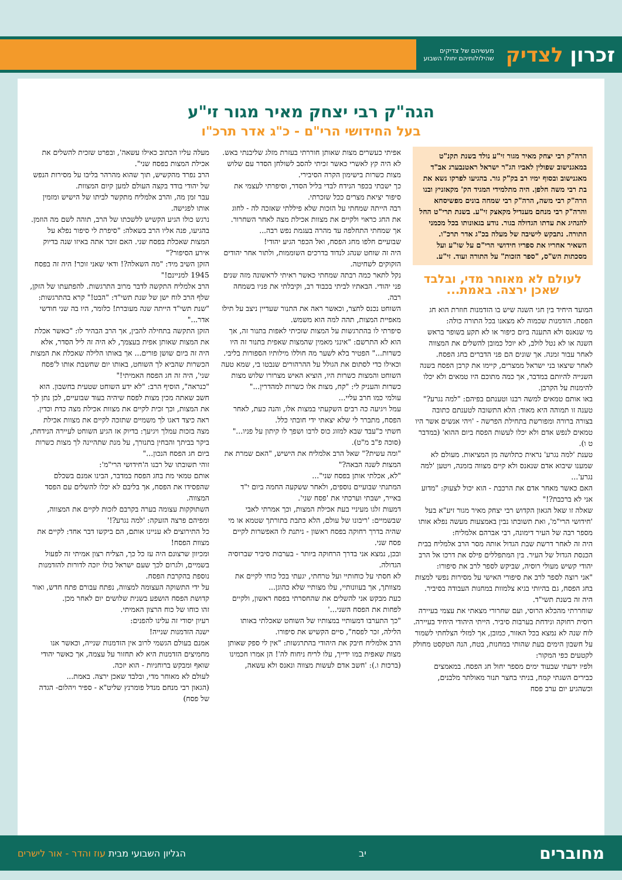זכרון לצדיק מעשיהם של צדיקים
שהילולותיהם יחולו השבוע
הגה"ק רבי יצחק מאיר מגור זי"ע
בעל החידושי הרי"ם - כ"ג אדר תרכ"ו
הרה"ק רבי יצחק מאיר מגור זי"ע נולד בשנת תקנ"ט במאגנישוב שפולין לאביו הג"ר ישראל ראטנבערג אב"ד מאגנישוב ובסוף ימיו רב בק"ק גור. בהגיעו לפרקו נשא את בת רבי משה חלפן. היה מתלמידי המגיד הק' מקאזניץ ובנו הרה"ק רבי משה, הרה"ק רבי שמחה בונים מפשיסחא והרה"ק רבי מנחם מענדיל מקאצק זי"ע. בשנת תרי"ט החל להנהיג את עדתו הגדולה בגור. נודע בגאונותו בכל מכמני התורה. נתבקש לישיבה של מעלה בכ"ג אדר תרכ"ו. השאיר אחריו את ספריו חידושי הרי"ם על שו"ע ועל מסכתות הש"ס, "ספר הזכות" על התורה ועוד. זי"ע.
לעולם לא מאוחר מדי, ובלבד שאכן ירצה. באמת...
המועד היחיד בין חגי השנה שיש בו הזדמנות חוזרת הוא חג הפסח. הזדמנות שכמוה לא מצאנו בכל התורה כולה:
מי שנאנס ולא התענה ביום כיפור או לא תקע בשופר בראש השנה או לא נטל לולב, לא יוכל כמובן להשלים את המצווה לאחר עבור זמנה. אך שונים הם פני הדברים בחג הפסח.
לאחר שיצאו בני ישראל ממצרים, קיימו את קרבן הפסח בשנה השנייה להיותם במדבר, אך כמה מתוכם היו טמאים ולא יכלו להימנות על הקרבן.
באו אותם טמאים למשה רבנו וטענתם בפיהם: "למה נגרע?"
טענה זו תמוהה היא מאוד: הלא התשובה לטענתם כתובה בצורה ברורה ומפורשת בתחילת הפרשה - 'ויהי אנשים אשר היו טמאים לנפש אדם ולא יכלו לעשות הפסח ביום ההוא' (במדבר ט ו).
טענת 'למה נגרע' נראית כתלושה מן המציאות. מעולם לא שמענו שיבוא אדם שנאנס ולא קיים מצווה בזמנה, ויטען 'למה נגרע'...
האם כאשר מאחר אדם את הרכבת - הוא יכול לצעוק: "מדוע אני לא ברכבת?!"
שאלה זו שאל הגאון הקדוש רבי יצחק מאיר מגור זיע"א בעל 'חידושי הרי"מ', ואת תשובתו נבין באמצעות מעשה נפלא אותו מספר רבה של העיר דימונה, רבי אברהם אלמליח:
היה זה לאחר דרשת שבת הגדול אותה מסר הרב אלמליח בבית הכנסת הגדול של העיר. בין המתפללים פילס את דרכו אל הרב יהודי קשיש מעולי רוסיה, שביקש לספר לרב את סיפורו:
"אני רוצה לספר לרב את סיפורי האישי על מסירות נפשי למצות בחג הפסח, גם בהיותי בגיא צלמוות במחנות העבודה בסיביר. היה זה בשנת תשי"ד.
שוחררתי מהכלא הרוסי, ועם שחרורי מצאתי את עצמי בעיירה רוסית רחוקה ונידחת בערבות סיביר. הייתי היהודי היחיד בעיירה.
לוח שנה לא נמצא בכל האזור, כמובן, אך למזלי הצלחתי לשמור על חשבון הימים בעת שהותי במחנות, בטח, הנה הטקסט מחולק לקטעים כפי המקור:
ולפיו ידעתי שבעוד ימים מספר יחול חג הפסח. במאמצים כבירים השגתי קמח, בניתי בחצר תנור מאולתר מלבנים, וכשהגיע יום ערב פסח
אפיתי כעשרים מצות שאותן חוררתי בעזרת מזלג שליבנתי באש.
לא היה קץ לאשרי כאשר זכיתי להסב לשולחן הסדר עם שלוש מצות כשרות בישימון הקרה הסיבירי.
כך ישבתי בכפר הנידח לבדי בליל הסדר, וסיפרתי לעצמי את סיפור יציאת מצרים ככל שזכרתי.
רבה הייתה שמחתי על הזכות שלא פיללתי שאזכה לה - לחוג את החג כראוי ולקיים את מצוות אכילת מצה לאחר השחרור.
אך שמחתי התחלפה עד מהרה בעגמת נפש רבה...
שבועיים חלפו מחג הפסח, ואל הכפר הגיע יהודי!
היה זה שוחט שנהג לנדוד בדרכים השוממות, ולתור אחר יהודים הזקוקים לשחיטה.
נקל לתאר כמה רבתה שמחתי כאשר ראיתי לראשונה מזה שנים פני יהודי. הבאתיו לביתי בכבוד רב, וקיבלתי את פניו בשמחה רבה.
השוחט נכנס לחצר, וכאשר ראה את התנור שעדיין ניצב על תילו מאפיית המצות, תהה למה הוא משמש.
סיפרתי לו בהתרגשות על המצות שזכיתי לאפות בתנור זה, אך הוא לא התרשם: "אינני מאמין שהמצות שאפית בתנור זה היו כשרות..." הפטיר בלא לשער מה חוללו מילותיו הספורות בליבי.
וכאילו כדי לסתום את הגולל על ההרהורים שנבטו בי, שמא טעה השוחט והמצות כשרות היו, הוציא האיש מצרורו שלוש מצות כשרות והעניק לי: "קח, מצות אלו כשרות למהדרין..."
עולמי כמו חרב עליי...
עמל ויגיעה כה רבים השקעתי במצות אלו, והנה כעת, לאחר הפסח, מתברר לי שלא יצאתי ידי חובתי כלל.
חשתי כ"עבד שבא למזוג כוס לרבו ושפך לו קיתון על פניו..." (סוכה פ"ב מ"ט).
"ומה עשית?" שאל הרב אלמליח את הישיש, "האם שמרת את המצות לשנה הבאה?"
"לא, אכלתי אותן בפסח שני"...
המתנתי שבועיים נוספים, ולאחר ששקעה החמה ביום י"ד באייר, ישבתי וערכתי את 'פסח שני'.
דמעות זלגו מעיניי בעת אכילת המצות, וכך אמרתי לאבי שבשמיים: 'ריבונו של עולם, הלא כתבת בתורתך שטמא או מי שהיה בדרך רחוקה בפסח ראשון - ניתנת לו האפשרות לקיים פסח שני.
ובכן, נמצא אני בדרך הרחוקה ביותר - בערבות סיביר שברוסיה הגדולה.
לא חסתי על כוחותיי ועל טרחתי, יגעתי בכל כוחי לקיים את מצוותך, אך בעוונותיי, עלו מצותיי שלא כהוגן...
כעת מבקש אני להשלים את שהחסרתי בפסח ראשון, ולקיים לפחות את הפסח השני...'
"כך התערבו דמעותיי במצותיו של השוחט שאכלתי באותו הלילה, זכר לפסח", סיים הקשיש את סיפורו.
הרב אלמליח חיבק את היהודי בהתרגשות: "אין לי ספק שאותן מצות שאפית במו ידייך, עלו לריח ניחוח לה'! הן אמרו חכמינו (ברכות ו.): 'חשב אדם לעשות מצווה ונאנס ולא עשאה,
מעלה עליו הכתוב כאילו עשאה', ובפרט שזכית להשלים את אכילת המצות בפסח שני".
הרב נפרד מהקשיש, תוך שהוא מהרהר בליבו על מסירות הנפש של יהודי בודד בקצה העולם למען קיום המצוות.
עבר זמן מה, והרב אלמליח מתקשר לביתו של הישיש ומזמין אותו לפגישה.
נרגש כולו הגיע הקשיש ללשכתו של הרב, תוהה לשם מה הוזמן.
בהגיעו, פנה אליו הרב בשאלה: "סיפרת לי סיפור נפלא על המצות שאכלת בפסח שני. האם זוכר אתה באיזו שנה בדיוק אירע הסיפור?"
הזקן השיב מיד: "מה השאלה?! ודאי שאני זוכר! היה זה בפסח 1945 למניינם!"
הרב אלמליח התקשה לדבר מרוב התרגשות. להפתעתו של הזקן, שלף הרב לוח ישן של שנת תשי"ד: "הבט!" קרא בהתרגשות: "שנת תשי"ד הייתה שנה מעוברת! כלומר, היו בה שני חודשי אדר..."
הזקן התקשה בתחילה להבין, אך הרב הבהיר לו: "כאשר אכלת את המצות שאותן אפית בעצמך, לא היה זה ליל הסדר, אלא היה זה ביום שושן פורים... אך באותו הלילה שאכלת את המצות הכשרות שהביא לך השוחט, באותו יום שחשבת אותו ל'פסח שני', היה זה חג הפסח האמיתי!"
"כנראה", הוסיף הרב: "לא ידע השוחט שטעית בחשבון. הוא חשב שאתה מכין מצות לפסח שיהיה בעוד שבועיים, לכן נתן לך את המצות, וכך זכית לקיים את מצוות אכילת מצה כדת וכדין.
ראה כיצד דאגו לך משמיים שתזכה לקיים את מצוות אכילת מצה בזכות עמלך ויגיעך: בדיוק אז הגיע השוחט לעיירה הנידחת, ביקר בביתך והבחין בתנורך, על מנת שתהיינה לך מצות כשרות ביום חג הפסח הנכון..."
זוהי תשובתו של רבנו ה'חידושי הרי"מ':
אותם טמאי מת בחג הפסח במדבר, הבינו אמנם בשכלם שהפסידו את הפסח, אך בליבם לא יכלו להשלים עם הפסד המצווה.
השתוקקות עצומה בערה בקרבם לזכות לקיים את המצווה, ומפיהם פרצה הזעקה: 'למה נגרע?!'
כל התירוצים לא עניינו אותם, הם ביקשו דבר אחד: לקיים את מצוות הפסח!
ומכיוון שרצונם היה עז כל כך, הצליח רצון אמיתי זה לפעול בשמיים, ולגרום לכך שעם ישראל כולו יזכה לדורות להזדמנות נוספת בהקרבת הפסח.
על ידי התשוקה העצומה למצווה, נפתח עבורם פתח חדש, ואור קדושת הפסח הושפע בשנית שלושים יום לאחר מכן.
זהו כוחו של כוח הרצון האמיתי.
רעיון יסודי זה עלינו להפנים:
ישנה הזדמנות שנייה!
אמנם בעולם הגשמי לרוב אין הזדמנות שנייה, וכאשר אנו מחמיצים הזדמנות היא לא תחזור על עצמה, אך כאשר יהודי שואף ומבקש ברוחניות - הוא יזכה.
לעולם לא מאוחר מדי, ובלבד שאכן ירצה. באמת...
(הגאון רבי מנחם מנדל פומרנץ שליט"א - ספיר ויהלום- הגדה של פסח)
מחוברים יב הגליון השבועי מבית עוז והדר - אור לישרים